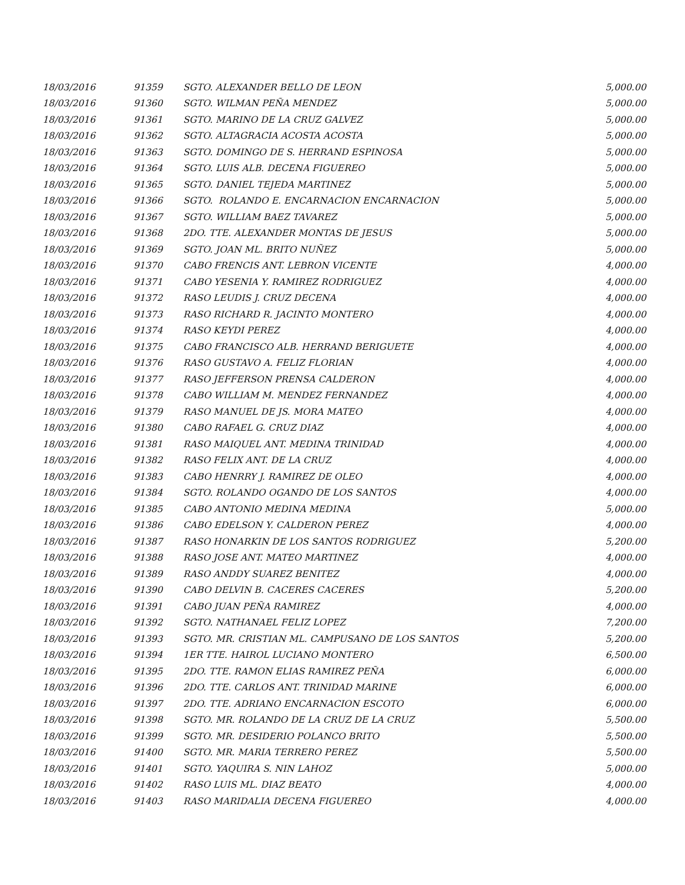| 18/03/2016 | 91359 | SGTO. ALEXANDER BELLO DE LEON | 5,000.00 |
| 18/03/2016 | 91360 | SGTO. WILMAN PEÑA MENDEZ | 5,000.00 |
| 18/03/2016 | 91361 | SGTO. MARINO DE LA CRUZ GALVEZ | 5,000.00 |
| 18/03/2016 | 91362 | SGTO. ALTAGRACIA ACOSTA ACOSTA | 5,000.00 |
| 18/03/2016 | 91363 | SGTO. DOMINGO DE S. HERRAND ESPINOSA | 5,000.00 |
| 18/03/2016 | 91364 | SGTO. LUIS ALB. DECENA FIGUEREO | 5,000.00 |
| 18/03/2016 | 91365 | SGTO. DANIEL TEJEDA MARTINEZ | 5,000.00 |
| 18/03/2016 | 91366 | SGTO. ROLANDO E. ENCARNACION ENCARNACION | 5,000.00 |
| 18/03/2016 | 91367 | SGTO. WILLIAM BAEZ TAVAREZ | 5,000.00 |
| 18/03/2016 | 91368 | 2DO. TTE. ALEXANDER MONTAS DE JESUS | 5,000.00 |
| 18/03/2016 | 91369 | SGTO. JOAN ML. BRITO NUÑEZ | 5,000.00 |
| 18/03/2016 | 91370 | CABO FRENCIS ANT. LEBRON VICENTE | 4,000.00 |
| 18/03/2016 | 91371 | CABO YESENIA Y. RAMIREZ RODRIGUEZ | 4,000.00 |
| 18/03/2016 | 91372 | RASO LEUDIS J. CRUZ DECENA | 4,000.00 |
| 18/03/2016 | 91373 | RASO RICHARD R. JACINTO MONTERO | 4,000.00 |
| 18/03/2016 | 91374 | RASO KEYDI PEREZ | 4,000.00 |
| 18/03/2016 | 91375 | CABO FRANCISCO ALB. HERRAND BERIGUETE | 4,000.00 |
| 18/03/2016 | 91376 | RASO GUSTAVO A. FELIZ FLORIAN | 4,000.00 |
| 18/03/2016 | 91377 | RASO JEFFERSON PRENSA CALDERON | 4,000.00 |
| 18/03/2016 | 91378 | CABO WILLIAM M. MENDEZ FERNANDEZ | 4,000.00 |
| 18/03/2016 | 91379 | RASO MANUEL DE JS. MORA MATEO | 4,000.00 |
| 18/03/2016 | 91380 | CABO RAFAEL G. CRUZ DIAZ | 4,000.00 |
| 18/03/2016 | 91381 | RASO MAIQUEL ANT. MEDINA TRINIDAD | 4,000.00 |
| 18/03/2016 | 91382 | RASO FELIX ANT. DE LA CRUZ | 4,000.00 |
| 18/03/2016 | 91383 | CABO HENRRY J. RAMIREZ DE OLEO | 4,000.00 |
| 18/03/2016 | 91384 | SGTO. ROLANDO OGANDO DE LOS SANTOS | 4,000.00 |
| 18/03/2016 | 91385 | CABO ANTONIO MEDINA MEDINA | 5,000.00 |
| 18/03/2016 | 91386 | CABO EDELSON Y. CALDERON PEREZ | 4,000.00 |
| 18/03/2016 | 91387 | RASO HONARKIN DE LOS SANTOS RODRIGUEZ | 5,200.00 |
| 18/03/2016 | 91388 | RASO JOSE ANT. MATEO MARTINEZ | 4,000.00 |
| 18/03/2016 | 91389 | RASO ANDDY SUAREZ BENITEZ | 4,000.00 |
| 18/03/2016 | 91390 | CABO DELVIN B. CACERES CACERES | 5,200.00 |
| 18/03/2016 | 91391 | CABO JUAN PEÑA RAMIREZ | 4,000.00 |
| 18/03/2016 | 91392 | SGTO. NATHANAEL FELIZ LOPEZ | 7,200.00 |
| 18/03/2016 | 91393 | SGTO. MR. CRISTIAN ML. CAMPUSANO DE LOS SANTOS | 5,200.00 |
| 18/03/2016 | 91394 | 1ER TTE. HAIROL LUCIANO MONTERO | 6,500.00 |
| 18/03/2016 | 91395 | 2DO. TTE. RAMON ELIAS RAMIREZ PEÑA | 6,000.00 |
| 18/03/2016 | 91396 | 2DO. TTE. CARLOS ANT. TRINIDAD MARINE | 6,000.00 |
| 18/03/2016 | 91397 | 2DO. TTE. ADRIANO ENCARNACION ESCOTO | 6,000.00 |
| 18/03/2016 | 91398 | SGTO. MR. ROLANDO DE LA CRUZ DE LA CRUZ | 5,500.00 |
| 18/03/2016 | 91399 | SGTO. MR. DESIDERIO POLANCO BRITO | 5,500.00 |
| 18/03/2016 | 91400 | SGTO. MR. MARIA TERRERO PEREZ | 5,500.00 |
| 18/03/2016 | 91401 | SGTO. YAQUIRA S. NIN LAHOZ | 5,000.00 |
| 18/03/2016 | 91402 | RASO LUIS ML. DIAZ BEATO | 4,000.00 |
| 18/03/2016 | 91403 | RASO MARIDALIA DECENA FIGUEREO | 4,000.00 |